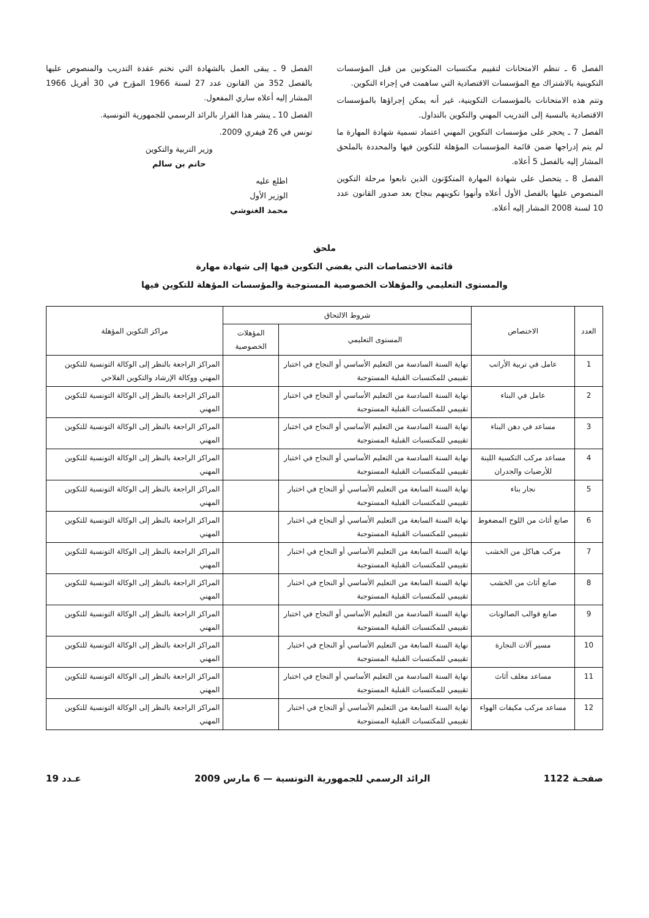الفصل 6 ـ تنظم الامتحانات لتقييم مكتسبات المتكونين من قبل المؤسسات التكوينية بالاشتراك مع المؤسسات الاقتصادية التي ساهمت في إجراء التكوين.
وتتم هذه الامتحانات بالمؤسسات التكوينية، غير أنه يمكن إجراؤها بالمؤسسات الاقتصادية بالنسبة إلى التدريب المهني والتكوين بالتداول.
الفصل 7 ـ يحجر على مؤسسات التكوين المهني اعتماد تسمية شهادة المهارة ما لم يتم إدراجها ضمن قائمة المؤسسات المؤهلة للتكوين فيها والمحددة بالملحق المشار إليه بالفصل 5 أعلاه.
الفصل 8 ـ يتحصل على شهادة المهارة المتكوّنون الذين تابعوا مرحلة التكوين المنصوص عليها بالفصل الأول أعلاه وأنهوا تكوينهم بنجاح بعد صدور القانون عدد 10 لسنة 2008 المشار إليه أعلاه.
الفصل 9 ـ يبقى العمل بالشهادة التي تختم عقدة التدريب والمنصوص عليها بالفصل 352 من القانون عدد 27 لسنة 1966 المؤرخ في 30 أفريل 1966 المشار إليه أعلاه ساري المفعول.
الفصل 10 ـ ينشر هذا القرار بالرائد الرسمي للجمهورية التونسية.
تونس في 26 فيفري 2009.
وزير التربية والتكوين
حاتم بن سالم
اطلع عليه
الوزير الأول
محمد الغنوشي
ملحق
قائمة الاختصاصات التي يفضي التكوين فيها إلى شهادة مهارة
والمستوى التعليمي والمؤهلات الخصوصية المستوجبة والمؤسسات المؤهلة للتكوين فيها
| العدد | الاختصاص | شروط الالتحاق | | مراكز التكوين المؤهلة |
| --- | --- | --- | --- | --- |
| | | المستوى التعليمي | المؤهلات الخصوصية | |
| 1 | عامل في تربية الأرانب | نهاية السنة السادسة من التعليم الأساسي أو النجاح في اختبار تقييمي للمكتسبات القبلية المستوجبة | | المراكز الراجعة بالنظر إلى الوكالة التونسية للتكوين المهني ووكالة الإرشاد والتكوين الفلاحي |
| 2 | عامل في البناء | نهاية السنة السادسة من التعليم الأساسي أو النجاح في اختبار تقييمي للمكتسبات القبلية المستوجبة | | المراكز الراجعة بالنظر إلى الوكالة التونسية للتكوين المهني |
| 3 | مساعد في دهن البناء | نهاية السنة السادسة من التعليم الأساسي أو النجاح في اختبار تقييمي للمكتسبات القبلية المستوجبة | | المراكز الراجعة بالنظر إلى الوكالة التونسية للتكوين المهني |
| 4 | مساعد مركب التكسية اللينة للأرضيات والجدران | نهاية السنة السادسة من التعليم الأساسي أو النجاح في اختبار تقييمي للمكتسبات القبلية المستوجبة | | المراكز الراجعة بالنظر إلى الوكالة التونسية للتكوين المهني |
| 5 | نجار بناء | نهاية السنة السابعة من التعليم الأساسي أو النجاح في اختبار تقييمي للمكتسبات القبلية المستوجبة | | المراكز الراجعة بالنظر إلى الوكالة التونسية للتكوين المهني |
| 6 | صانع أثاث من اللوح المضغوط | نهاية السنة السابعة من التعليم الأساسي أو النجاح في اختبار تقييمي للمكتسبات القبلية المستوجبة | | المراكز الراجعة بالنظر إلى الوكالة التونسية للتكوين المهني |
| 7 | مركب هياكل من الخشب | نهاية السنة السابعة من التعليم الأساسي أو النجاح في اختبار تقييمي للمكتسبات القبلية المستوجبة | | المراكز الراجعة بالنظر إلى الوكالة التونسية للتكوين المهني |
| 8 | صانع أثاث من الخشب | نهاية السنة السابعة من التعليم الأساسي أو النجاح في اختبار تقييمي للمكتسبات القبلية المستوجبة | | المراكز الراجعة بالنظر إلى الوكالة التونسية للتكوين المهني |
| 9 | صانع قوالب الصالونات | نهاية السنة السادسة من التعليم الأساسي أو النجاح في اختبار تقييمي للمكتسبات القبلية المستوجبة | | المراكز الراجعة بالنظر إلى الوكالة التونسية للتكوين المهني |
| 10 | مسير آلات النجارة | نهاية السنة السابعة من التعليم الأساسي أو النجاح في اختبار تقييمي للمكتسبات القبلية المستوجبة | | المراكز الراجعة بالنظر إلى الوكالة التونسية للتكوين المهني |
| 11 | مساعد مغلف أثاث | نهاية السنة السادسة من التعليم الأساسي أو النجاح في اختبار تقييمي للمكتسبات القبلية المستوجبة | | المراكز الراجعة بالنظر إلى الوكالة التونسية للتكوين المهني |
| 12 | مساعد مركب مكيفات الهواء | نهاية السنة السابعة من التعليم الأساسي أو النجاح في اختبار تقييمي للمكتسبات القبلية المستوجبة | | المراكز الراجعة بالنظر إلى الوكالة التونسية للتكوين المهني |
صفحـة 1122 الرائد الرسمي للجمهورية التونسية — 6 مارس 2009 عـدد 19